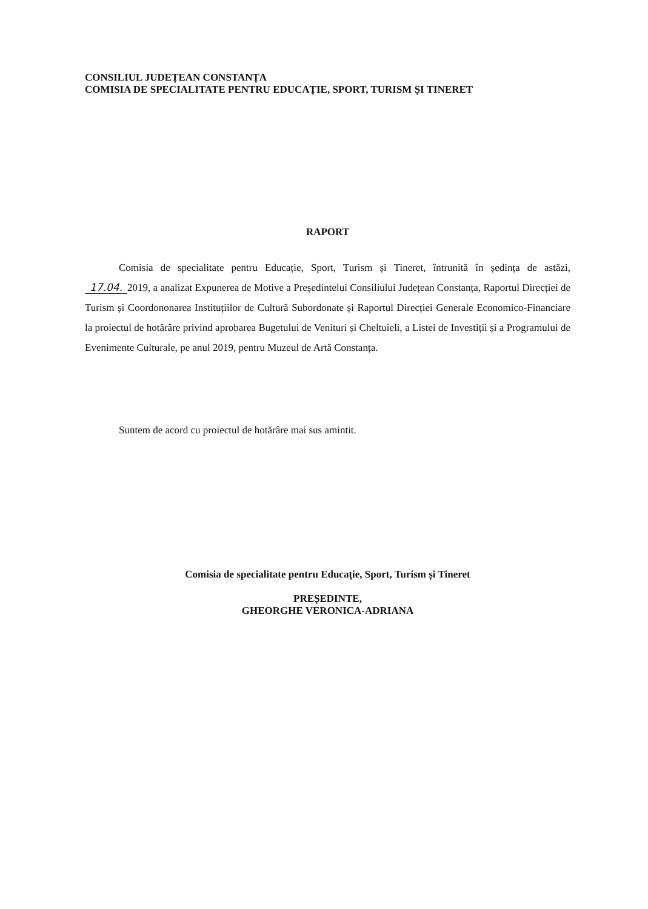CONSILIUL JUDEȚEAN CONSTANȚA
COMISIA DE SPECIALITATE PENTRU EDUCAȚIE, SPORT, TURISM ȘI TINERET
RAPORT
Comisia de specialitate pentru Educație, Sport, Turism și Tineret, întrunită în ședința de astăzi, 17.04. 2019, a analizat Expunerea de Motive a Președintelui Consiliului Județean Constanța, Raportul Direcției de Turism și Coordononarea Instituțiilor de Cultură Subordonate și Raportul Direcției Generale Economico-Financiare la proiectul de hotărâre privind aprobarea Bugetului de Venituri și Cheltuieli, a Listei de Investiții și a Programului de Evenimente Culturale, pe anul 2019, pentru Muzeul de Artă Constanța.
Suntem de acord cu proiectul de hotărâre mai sus amintit.
Comisia de specialitate pentru Educație, Sport, Turism și Tineret
PREȘEDINTE,
GHEORGHE VERONICA-ADRIANA